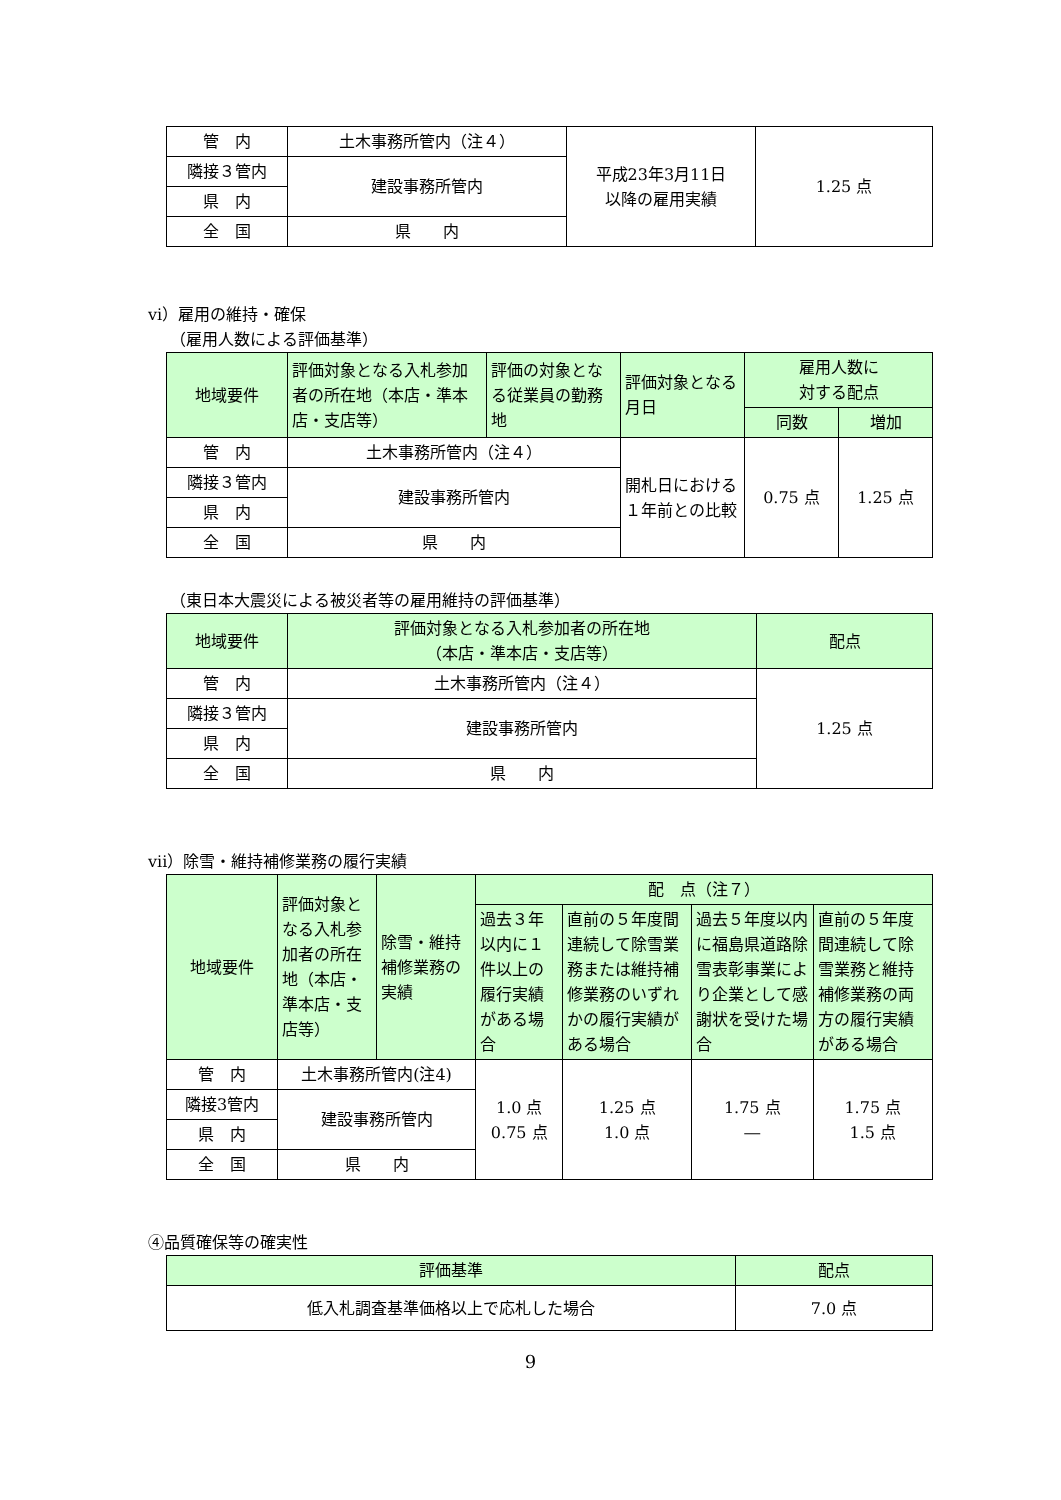| 管 内 | 土木事務所管内（注４） | 平成23年3月11日 以降の雇用実績 | 1.25 点 |
| 隣接３管内 | 建設事務所管内 | | |
| 県 内 | | | |
| 全 国 | 県 内 | | |
vi）雇用の維持・確保
（雇用人数による評価基準）
| 地域要件 | 評価対象となる入札参加者の所在地（本店・準本店・支店等） | 評価の対象となる従業員の勤務地 | 評価対象となる月日 | 雇用人数に 対する配点 | |
| --- | --- | --- | --- | --- | --- |
| | | | | 同数 | 増加 |
| 管 内 | 土木事務所管内（注４） | | 開札日における１年前との比較 | 0.75 点 | 1.25 点 |
| 隣接３管内 | 建設事務所管内 | | | | |
| 県 内 | | | | | |
| 全 国 | 県 内 | | | | |
（東日本大震災による被災者等の雇用維持の評価基準）
| 地域要件 | 評価対象となる入札参加者の所在地 （本店・準本店・支店等） | 配点 |
| --- | --- | --- |
| 管 内 | 土木事務所管内（注４） | 1.25 点 |
| 隣接３管内 | 建設事務所管内 | |
| 県 内 | | |
| 全 国 | 県 内 | |
vii）除雪・維持補修業務の履行実績
| 地域要件 | 評価対象となる入札参加者の所在地（本店・準本店・支店等） | 除雪・維持補修業務の実績 | 配 点（注７） | | | |
| --- | --- | --- | --- | --- | --- | --- |
| | | | 過去３年以内に１件以上の履行実績がある場合 | 直前の５年度間連続して除雪業務または維持補修業務のいずれかの履行実績がある場合 | 過去５年度以内に福島県道路除雪表彰事業により企業として感謝状を受けた場合 | 直前の５年度間連続して除雪業務と維持補修業務の両方の履行実績がある場合 |
| 管 内 | 土木事務所管内(注4) | | 1.0 点 0.75 点 | 1.25 点 1.0 点 | 1.75 点 ― | 1.75 点 1.5 点 |
| 隣接3管内 | 建設事務所管内 | | | | | |
| 県 内 | | | | | | |
| 全 国 | 県 内 | | | | | |
④品質確保等の確実性
| 評価基準 | 配点 |
| --- | --- |
| 低入札調査基準価格以上で応札した場合 | 7.0 点 |
9